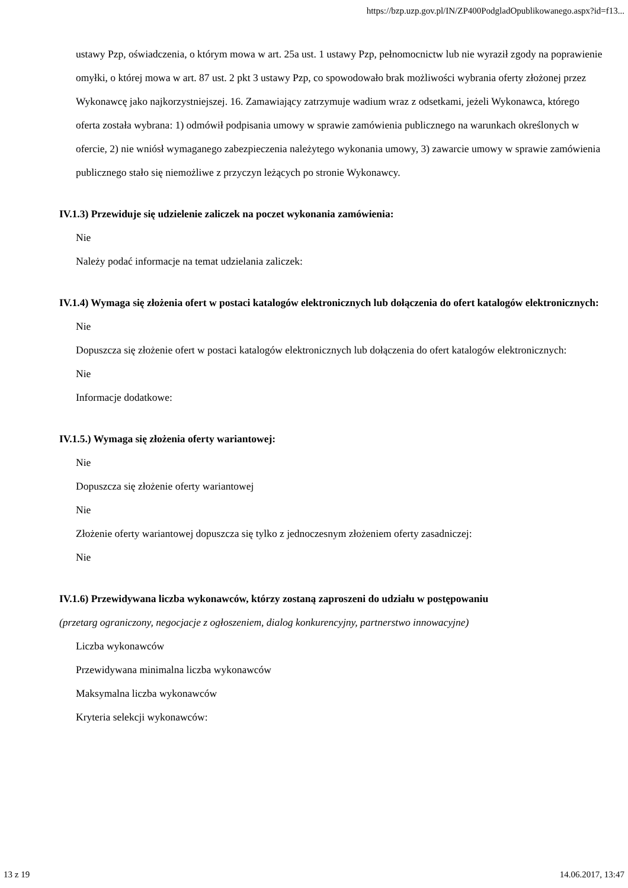https://bzp.uzp.gov.pl/IN/ZP400PodgladOpublikowanego.aspx?id=f13...
ustawy Pzp, oświadczenia, o którym mowa w art. 25a ust. 1 ustawy Pzp, pełnomocnictw lub nie wyraził zgody na poprawienie omyłki, o której mowa w art. 87 ust. 2 pkt 3 ustawy Pzp, co spowodowało brak możliwości wybrania oferty złożonej przez Wykonawcę jako najkorzystniejszej. 16. Zamawiający zatrzymuje wadium wraz z odsetkami, jeżeli Wykonawca, którego oferta została wybrana: 1) odmówił podpisania umowy w sprawie zamówienia publicznego na warunkach określonych w ofercie, 2) nie wniósł wymaganego zabezpieczenia należytego wykonania umowy, 3) zawarcie umowy w sprawie zamówienia publicznego stało się niemożliwe z przyczyn leżących po stronie Wykonawcy.
IV.1.3) Przewiduje się udzielenie zaliczek na poczet wykonania zamówienia:
Nie
Należy podać informacje na temat udzielania zaliczek:
IV.1.4) Wymaga się złożenia ofert w postaci katalogów elektronicznych lub dołączenia do ofert katalogów elektronicznych:
Nie
Dopuszcza się złożenie ofert w postaci katalogów elektronicznych lub dołączenia do ofert katalogów elektronicznych:
Nie
Informacje dodatkowe:
IV.1.5.) Wymaga się złożenia oferty wariantowej:
Nie
Dopuszcza się złożenie oferty wariantowej
Nie
Złożenie oferty wariantowej dopuszcza się tylko z jednoczesnym złożeniem oferty zasadniczej:
Nie
IV.1.6) Przewidywana liczba wykonawców, którzy zostaną zaproszeni do udziału w postępowaniu
(przetarg ograniczony, negocjacje z ogłoszeniem, dialog konkurencyjny, partnerstwo innowacyjne)
Liczba wykonawców
Przewidywana minimalna liczba wykonawców
Maksymalna liczba wykonawców
Kryteria selekcji wykonawców:
13 z 19 14.06.2017, 13:47